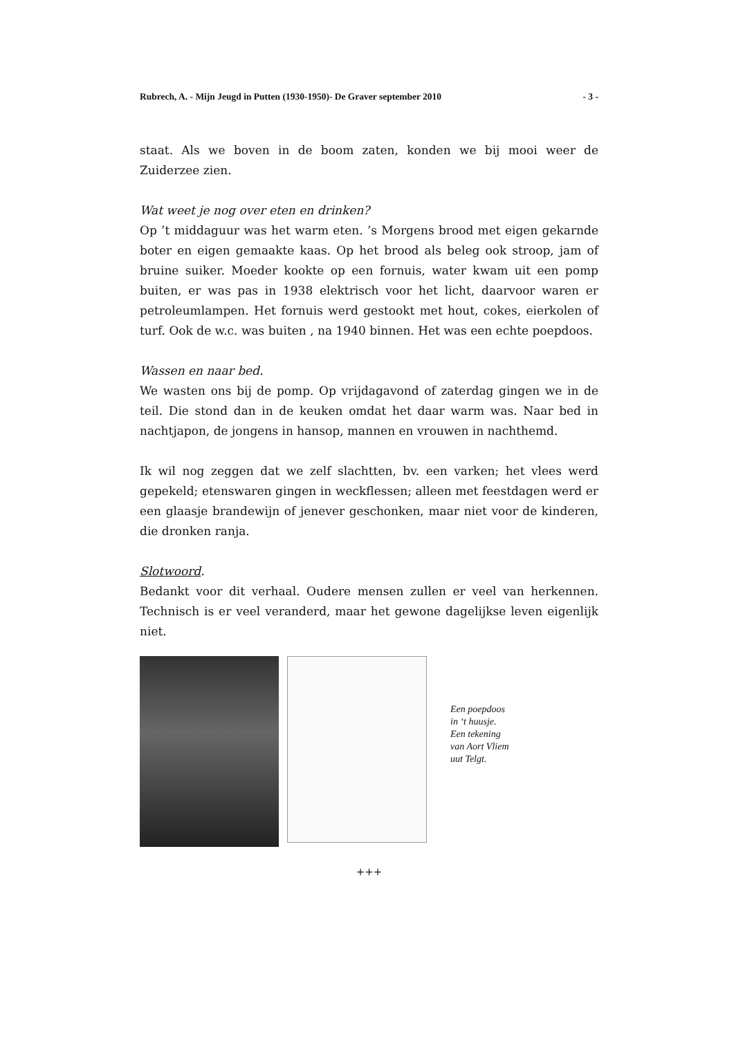Rubrech, A. - Mijn Jeugd in Putten (1930-1950)- De Graver september 2010 - 3 -
staat. Als we boven in de boom zaten, konden we bij mooi weer de Zuiderzee zien.
Wat weet je nog over eten en drinken?
Op ’t middaguur was het warm eten. ’s Morgens brood met eigen gekarnde boter en eigen gemaakte kaas. Op het brood als beleg ook stroop, jam of bruine suiker. Moeder kookte op een fornuis, water kwam uit een pomp buiten, er was pas in 1938 elektrisch voor het licht, daarvoor waren er petroleumlampen. Het fornuis werd gestookt met hout, cokes, eierkolen of turf. Ook de w.c. was buiten , na 1940 binnen. Het was een echte poepdoos.
Wassen en naar bed.
We wasten ons bij de pomp. Op vrijdagavond of zaterdag gingen we in de teil. Die stond dan in de keuken omdat het daar warm was. Naar bed in nachtjapon, de jongens in hansop, mannen en vrouwen in nachthemd.
Ik wil nog zeggen dat we zelf slachtten, bv. een varken; het vlees werd gepekeld; etenswaren gingen in weckflessen; alleen met feestdagen werd er een glaasje brandewijn of jenever geschonken, maar niet voor de kinderen, die dronken ranja.
Slotwoord.
Bedankt voor dit verhaal. Oudere mensen zullen er veel van herkennen. Technisch is er veel veranderd, maar het gewone dagelijkse leven eigenlijk niet.
Een poepdoos
in ‘t huusje.
Een tekening
van Aort Vliem
uut Telgt.
+++